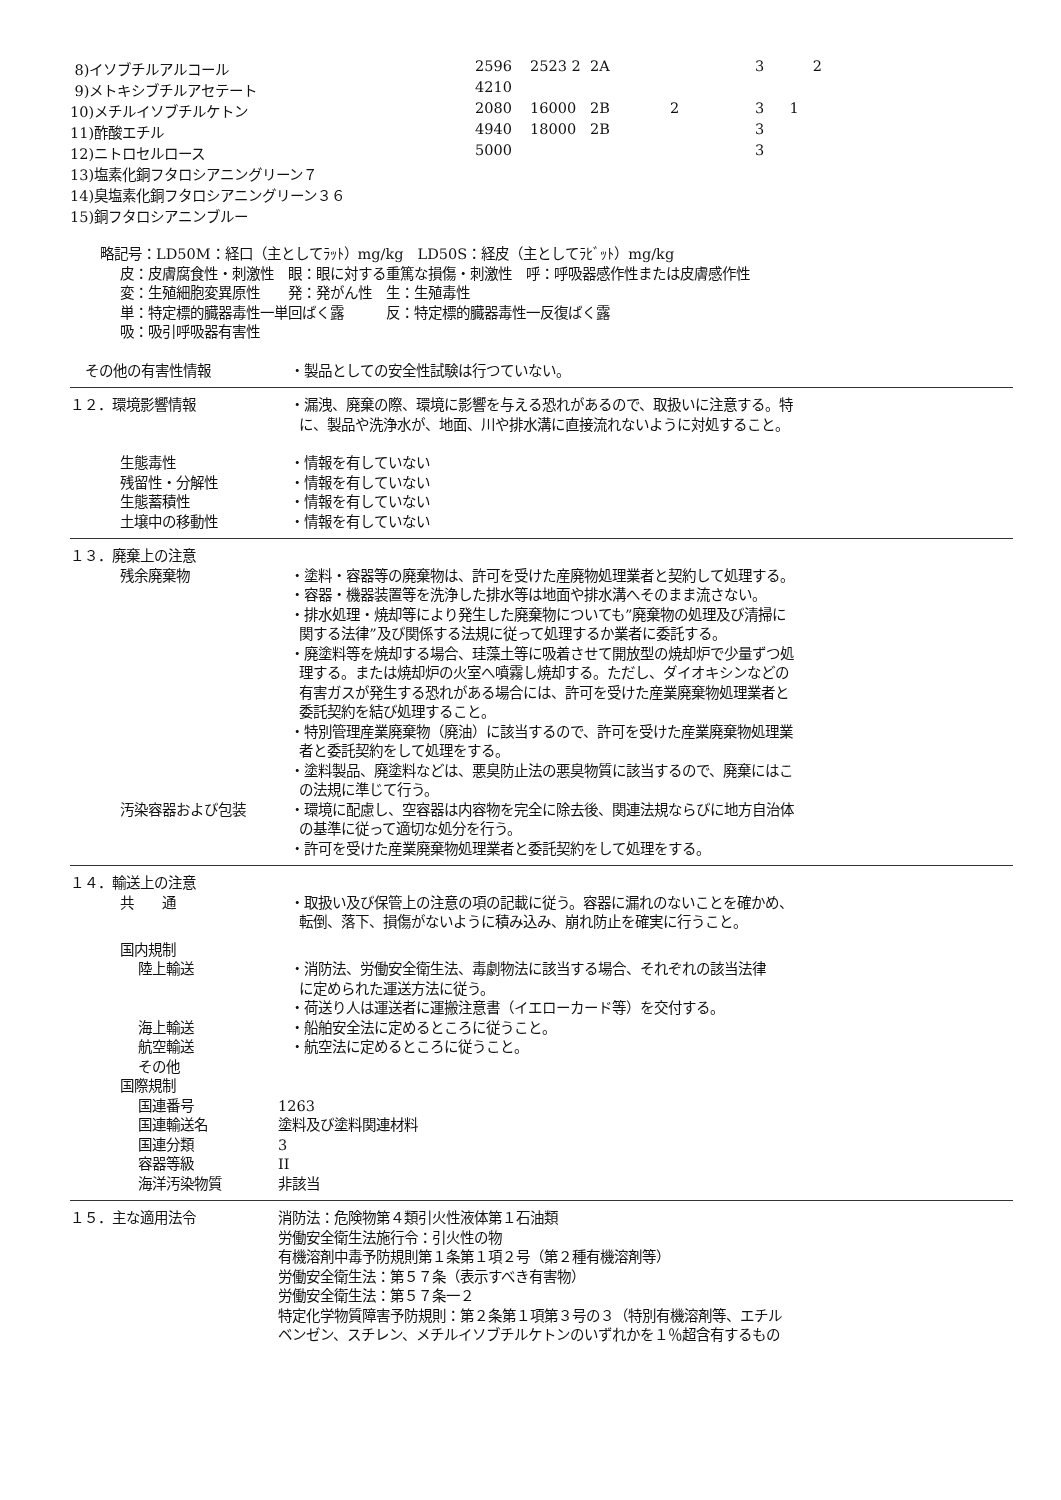| 8)イソブチルアルコール | 2596 | 2523 2 | 2A | | 3 | 2 |
| 9)メトキシブチルアセテート | 4210 | | | | | |
| 10)メチルイソブチルケトン | 2080 | 16000 | 2B | 2 | 3 | 1 |
| 11)酢酸エチル | 4940 | 18000 | 2B | | 3 | |
| 12)ニトロセルロース | 5000 | | | | 3 | |
| 13)塩素化銅フタロシアニングリーン７ | | | | | | |
| 14)臭塩素化銅フタロシアニングリーン３６ | | | | | | |
| 15)銅フタロシアニンブルー | | | | | | |
略記号：LD50M：経口（主としてﾗｯﾄ）mg/kg　LD50S：経皮（主としてﾗﾋﾞｯﾄ）mg/kg
皮：皮膚腐食性・刺激性　眼：眼に対する重篤な損傷・刺激性　呼：呼吸器感作性または皮膚感作性
変：生殖細胞変異原性　　発：発がん性　生：生殖毒性
単：特定標的臓器毒性一単回ばく露　　　反：特定標的臓器毒性一反復ばく露
吸：吸引呼吸器有害性
その他の有害性情報 ・製品としての安全性試験は行つていない。
１２．環境影響情報 ・漏洩、廃棄の際、環境に影響を与える恐れがあるので、取扱いに注意する。特
に、製品や洗浄水が、地面、川や排水溝に直接流れないように対処すること。
生態毒性 ・情報を有していない
残留性・分解性 ・情報を有していない
生態蓄積性 ・情報を有していない
土壌中の移動性 ・情報を有していない
１３．廃棄上の注意
残余廃棄物 ・塗料・容器等の廃棄物は、許可を受けた産廃物処理業者と契約して処理する。
・容器・機器装置等を洗浄した排水等は地面や排水溝へそのまま流さない。
・排水処理・焼却等により発生した廃棄物についても”廃棄物の処理及び清掃に
関する法律”及び関係する法規に従って処理するか業者に委託する。
・廃塗料等を焼却する場合、珪藻土等に吸着させて開放型の焼却炉で少量ずつ処
理する。または焼却炉の火室へ噴霧し焼却する。ただし、ダイオキシンなどの
有害ガスが発生する恐れがある場合には、許可を受けた産業廃棄物処理業者と
委託契約を結び処理すること。
・特別管理産業廃棄物（廃油）に該当するので、許可を受けた産業廃棄物処理業
者と委託契約をして処理をする。
・塗料製品、廃塗料などは、悪臭防止法の悪臭物質に該当するので、廃棄にはこ
の法規に準じて行う。
汚染容器および包装 ・環境に配慮し、空容器は内容物を完全に除去後、関連法規ならびに地方自治体
の基準に従って適切な処分を行う。
・許可を受けた産業廃棄物処理業者と委託契約をして処理をする。
１４．輸送上の注意
共　　通 ・取扱い及び保管上の注意の項の記載に従う。容器に漏れのないことを確かめ、
転倒、落下、損傷がないように積み込み、崩れ防止を確実に行うこと。
国内規制
陸上輸送 ・消防法、労働安全衛生法、毒劇物法に該当する場合、それぞれの該当法律
に定められた運送方法に従う。
・荷送り人は運送者に運搬注意書（イエローカード等）を交付する。
海上輸送 ・船舶安全法に定めるところに従うこと。
航空輸送 ・航空法に定めるところに従うこと。
その他
国際規制
国連番号 1263
国連輸送名 塗料及び塗料関連材料
国連分類 3
容器等級 II
海洋汚染物質 非該当
１５．主な適用法令 消防法：危険物第４類引火性液体第１石油類
労働安全衛生法施行令：引火性の物
有機溶剤中毒予防規則第１条第１項２号（第２種有機溶剤等）
労働安全衛生法：第５７条（表示すべき有害物）
労働安全衛生法：第５７条一２
特定化学物質障害予防規則：第２条第１項第３号の３（特別有機溶剤等、エチル
ベンゼン、スチレン、メチルイソブチルケトンのいずれかを１％超含有するもの